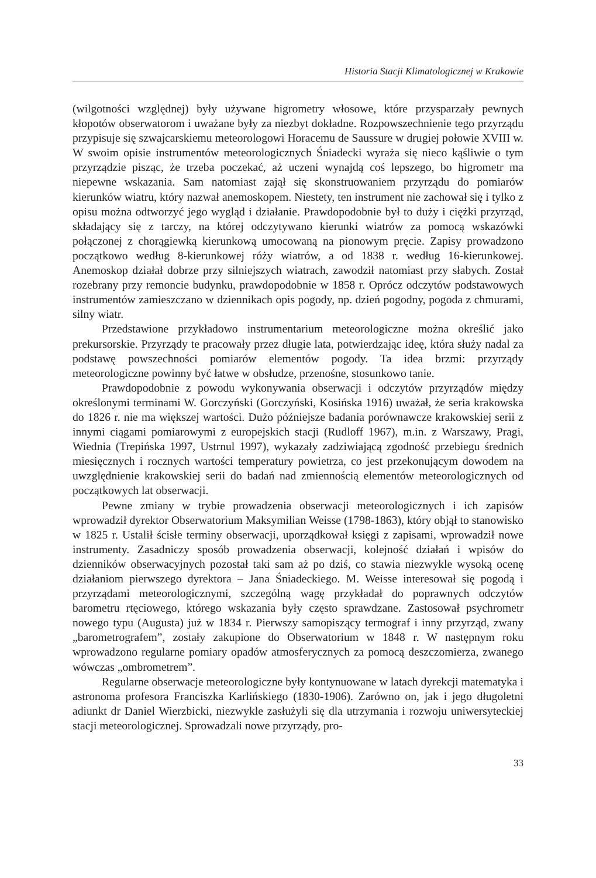Historia Stacji Klimatologicznej w Krakowie
(wilgotności względnej) były używane higrometry włosowe, które przysparzały pewnych kłopotów obserwatorom i uważane były za niezbyt dokładne. Rozpowszechnienie tego przyrządu przypisuje się szwajcarskiemu meteorologowi Horacemu de Saussure w drugiej połowie XVIII w. W swoim opisie instrumentów meteorologicznych Śniadecki wyraża się nieco kąśliwie o tym przyrządzie pisząc, że trzeba poczekać, aż uczeni wynajdą coś lepszego, bo higrometr ma niepewne wskazania. Sam natomiast zajął się skonstruowaniem przyrządu do pomiarów kierunków wiatru, który nazwał anemoskopem. Niestety, ten instrument nie zachował się i tylko z opisu można odtworzyć jego wygląd i działanie. Prawdopodobnie był to duży i ciężki przyrząd, składający się z tarczy, na której odczytywano kierunki wiatrów za pomocą wskazówki połączonej z chorągiewką kierunkową umocowaną na pionowym pręcie. Zapisy prowadzono początkowo według 8-kierunkowej róży wiatrów, a od 1838 r. według 16-kierunkowej. Anemoskop działał dobrze przy silniejszych wiatrach, zawodził natomiast przy słabych. Został rozebrany przy remoncie budynku, prawdopodobnie w 1858 r. Oprócz odczytów podstawowych instrumentów zamieszczano w dziennikach opis pogody, np. dzień pogodny, pogoda z chmurami, silny wiatr.
Przedstawione przykładowo instrumentarium meteorologiczne można określić jako prekursorskie. Przyrządy te pracowały przez długie lata, potwierdzając ideę, która służy nadal za podstawę powszechności pomiarów elementów pogody. Ta idea brzmi: przyrządy meteorologiczne powinny być łatwe w obsłudze, przenośne, stosunkowo tanie.
Prawdopodobnie z powodu wykonywania obserwacji i odczytów przyrządów między określonymi terminami W. Gorczyński (Gorczyński, Kosińska 1916) uważał, że seria krakowska do 1826 r. nie ma większej wartości. Dużo późniejsze badania porównawcze krakowskiej serii z innymi ciągami pomiarowymi z europejskich stacji (Rudloff 1967), m.in. z Warszawy, Pragi, Wiednia (Trepińska 1997, Ustrnul 1997), wykazały zadziwiającą zgodność przebiegu średnich miesięcznych i rocznych wartości temperatury powietrza, co jest przekonującym dowodem na uwzględnienie krakowskiej serii do badań nad zmiennością elementów meteorologicznych od początkowych lat obserwacji.
Pewne zmiany w trybie prowadzenia obserwacji meteorologicznych i ich zapisów wprowadził dyrektor Obserwatorium Maksymilian Weisse (1798-1863), który objął to stanowisko w 1825 r. Ustalił ścisłe terminy obserwacji, uporządkował księgi z zapisami, wprowadził nowe instrumenty. Zasadniczy sposób prowadzenia obserwacji, kolejność działań i wpisów do dzienników obserwacyjnych pozostał taki sam aż po dziś, co stawia niezwykle wysoką ocenę działaniom pierwszego dyrektora – Jana Śniadeckiego. M. Weisse interesował się pogodą i przyrządami meteorologicznymi, szczególną wagę przykładał do poprawnych odczytów barometru rtęciowego, którego wskazania były często sprawdzane. Zastosował psychrometr nowego typu (Augusta) już w 1834 r. Pierwszy samopiszący termograf i inny przyrząd, zwany „barometrografem”, zostały zakupione do Obserwatorium w 1848 r. W następnym roku wprowadzono regularne pomiary opadów atmosferycznych za pomocą deszczomierza, zwanego wówczas „ombrometrem”.
Regularne obserwacje meteorologiczne były kontynuowane w latach dyrekcji matematyka i astronoma profesora Franciszka Karlińskiego (1830-1906). Zarówno on, jak i jego długoletni adiunkt dr Daniel Wierzbicki, niezwykle zasłużyli się dla utrzymania i rozwoju uniwersyteckiej stacji meteorologicznej. Sprowadzali nowe przyrządy, pro-
33